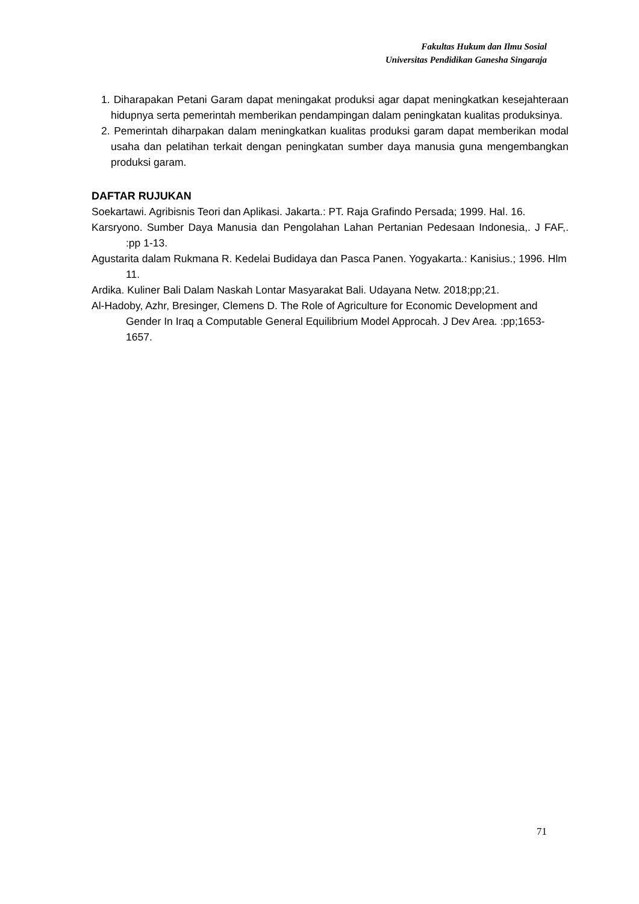Fakultas Hukum dan Ilmu Sosial
Universitas Pendidikan Ganesha Singaraja
1. Diharapakan Petani Garam dapat meningakat produksi agar dapat meningkatkan kesejahteraan hidupnya serta pemerintah memberikan pendampingan dalam peningkatan kualitas produksinya.
2. Pemerintah diharpakan dalam meningkatkan kualitas produksi garam dapat memberikan modal usaha dan pelatihan terkait dengan peningkatan sumber daya manusia guna mengembangkan produksi garam.
DAFTAR RUJUKAN
Soekartawi. Agribisnis Teori dan Aplikasi. Jakarta.: PT. Raja Grafindo Persada; 1999. Hal. 16.
Karsryono. Sumber Daya Manusia dan Pengolahan Lahan Pertanian Pedesaan Indonesia,. J FAF,. :pp 1-13.
Agustarita dalam Rukmana R. Kedelai Budidaya dan Pasca Panen. Yogyakarta.: Kanisius.; 1996. Hlm 11.
Ardika. Kuliner Bali Dalam Naskah Lontar Masyarakat Bali. Udayana Netw. 2018;pp;21.
Al-Hadoby, Azhr, Bresinger, Clemens D. The Role of Agriculture for Economic Development and Gender In Iraq a Computable General Equilibrium Model Approcah. J Dev Area. :pp;1653-1657.
71